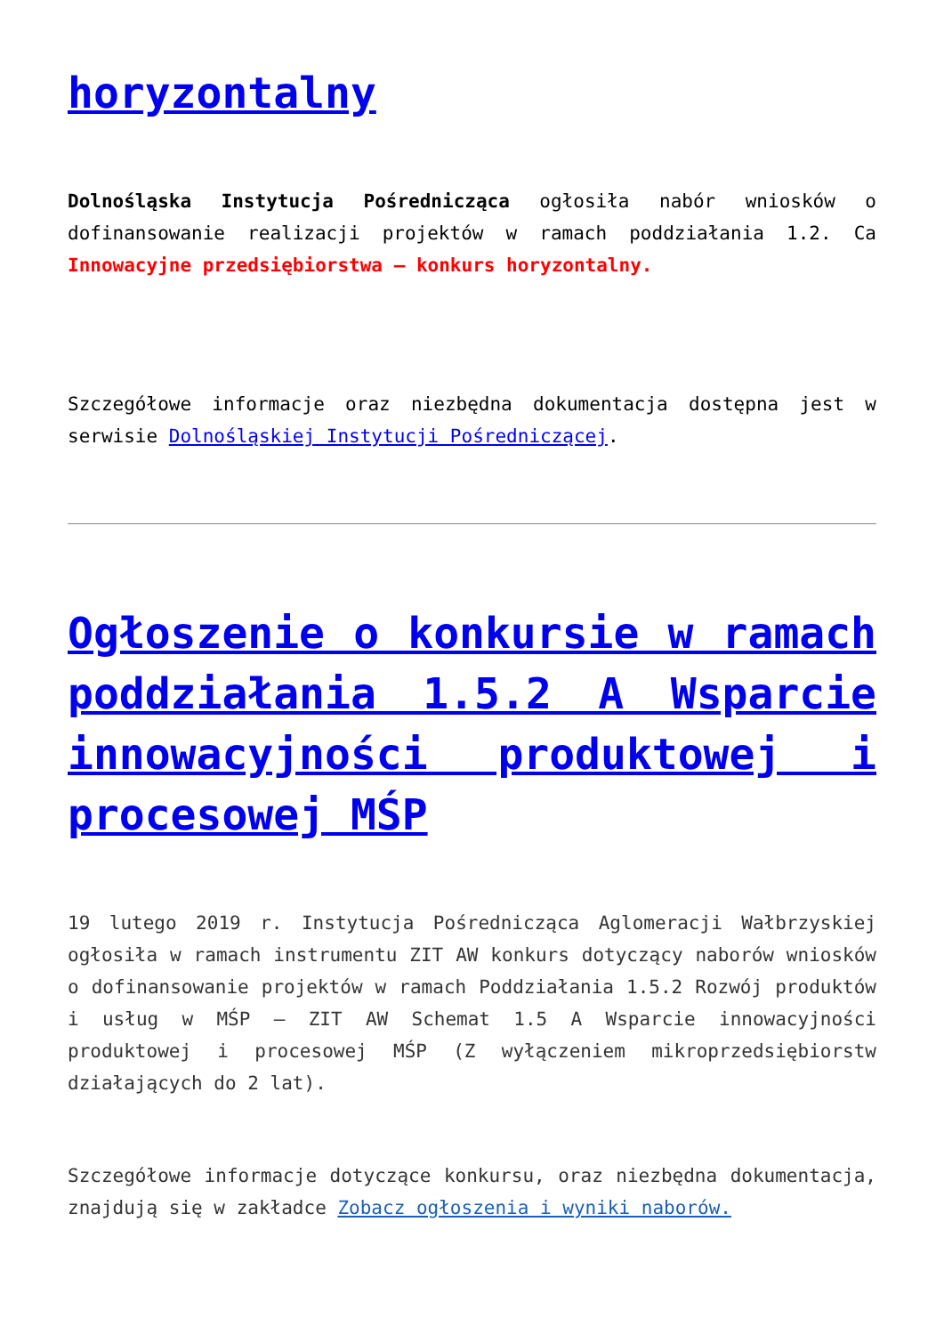horyzontalny
Dolnośląska Instytucja Pośrednicząca ogłosiła nabór wniosków o dofinansowanie realizacji projektów w ramach poddziałania 1.2. Ca Innowacyjne przedsiębiorstwa – konkurs horyzontalny.
Szczegółowe informacje oraz niezbędna dokumentacja dostępna jest w serwisie Dolnośląskiej Instytucji Pośredniczącej.
Ogłoszenie o konkursie w ramach poddziałania 1.5.2 A Wsparcie innowacyjności produktowej i procesowej MŚP
19 lutego 2019 r. Instytucja Pośrednicząca Aglomeracji Wałbrzyskiej ogłosiła w ramach instrumentu ZIT AW konkurs dotyczący naborów wniosków o dofinansowanie projektów w ramach Poddziałania 1.5.2 Rozwój produktów i usług w MŚP – ZIT AW Schemat 1.5 A Wsparcie innowacyjności produktowej i procesowej MŚP (Z wyłączeniem mikroprzedsiębiorstw działających do 2 lat).
Szczegółowe informacje dotyczące konkursu, oraz niezbędna dokumentacja, znajdują się w zakładce Zobacz ogłoszenia i wyniki naborów.